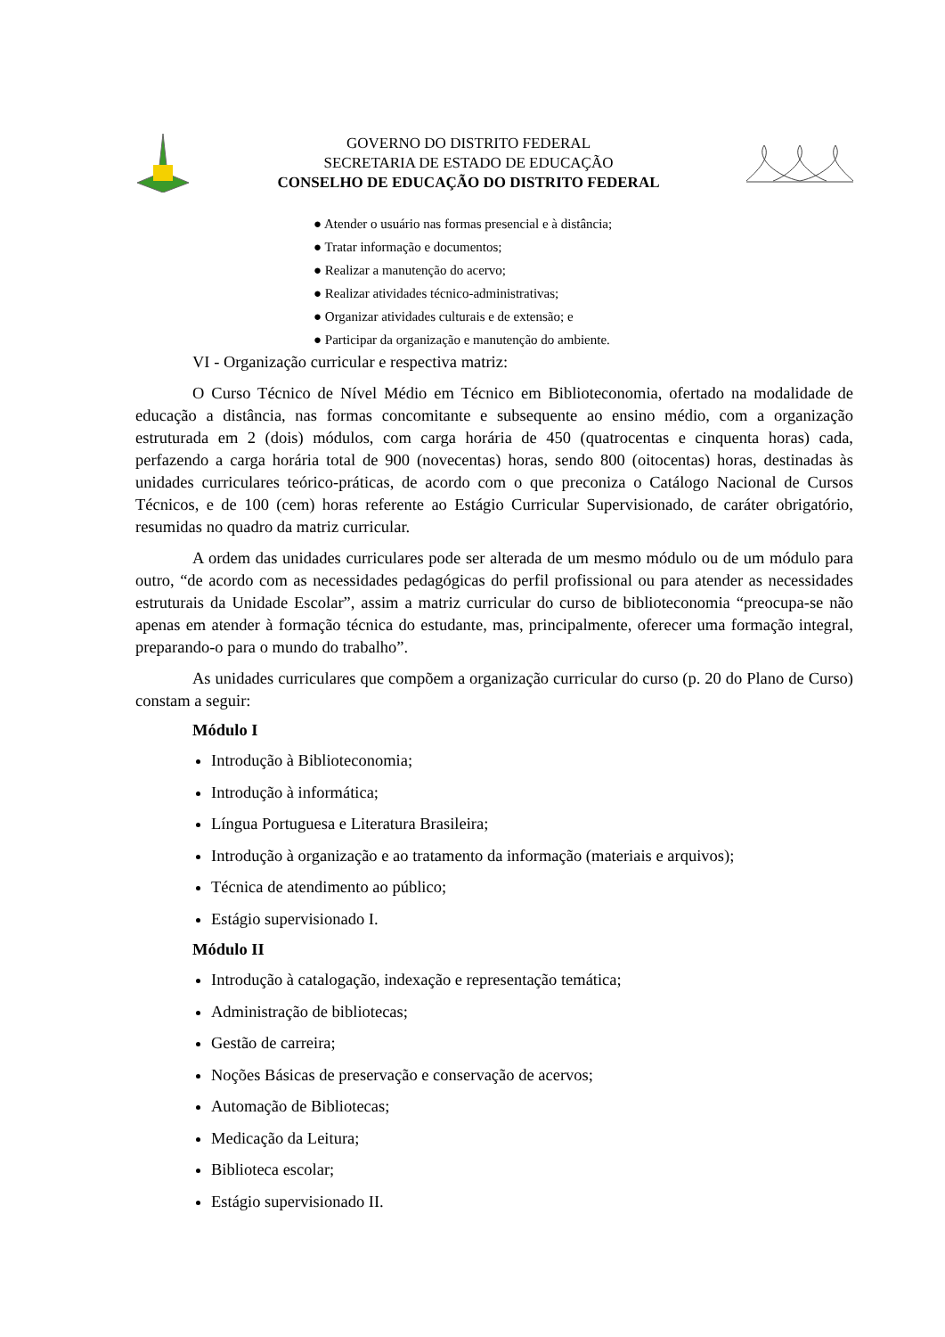GOVERNO DO DISTRITO FEDERAL
SECRETARIA DE ESTADO DE EDUCAÇÃO
CONSELHO DE EDUCAÇÃO DO DISTRITO FEDERAL
● Atender o usuário nas formas presencial e à distância;
● Tratar informação e documentos;
● Realizar a manutenção do acervo;
● Realizar atividades técnico-administrativas;
● Organizar atividades culturais e de extensão; e
● Participar da organização e manutenção do ambiente.
VI - Organização curricular e respectiva matriz:
O Curso Técnico de Nível Médio em Técnico em Biblioteconomia, ofertado na modalidade de educação a distância, nas formas concomitante e subsequente ao ensino médio, com a organização estruturada em 2 (dois) módulos, com carga horária de 450 (quatrocentas e cinquenta horas) cada, perfazendo a carga horária total de 900 (novecentas) horas, sendo 800 (oitocentas) horas, destinadas às unidades curriculares teórico-práticas, de acordo com o que preconiza o Catálogo Nacional de Cursos Técnicos, e de 100 (cem) horas referente ao Estágio Curricular Supervisionado, de caráter obrigatório, resumidas no quadro da matriz curricular.
A ordem das unidades curriculares pode ser alterada de um mesmo módulo ou de um módulo para outro, “de acordo com as necessidades pedagógicas do perfil profissional ou para atender as necessidades estruturais da Unidade Escolar”, assim a matriz curricular do curso de biblioteconomia “preocupa-se não apenas em atender à formação técnica do estudante, mas, principalmente, oferecer uma formação integral, preparando-o para o mundo do trabalho”.
As unidades curriculares que compõem a organização curricular do curso (p. 20 do Plano de Curso) constam a seguir:
Módulo I
Introdução à Biblioteconomia;
Introdução à informática;
Língua Portuguesa e Literatura Brasileira;
Introdução à organização e ao tratamento da informação (materiais e arquivos);
Técnica de atendimento ao público;
Estágio supervisionado I.
Módulo II
Introdução à catalogação, indexação e representação temática;
Administração de bibliotecas;
Gestão de carreira;
Noções Básicas de preservação e conservação de acervos;
Automação de Bibliotecas;
Medicação da Leitura;
Biblioteca escolar;
Estágio supervisionado II.